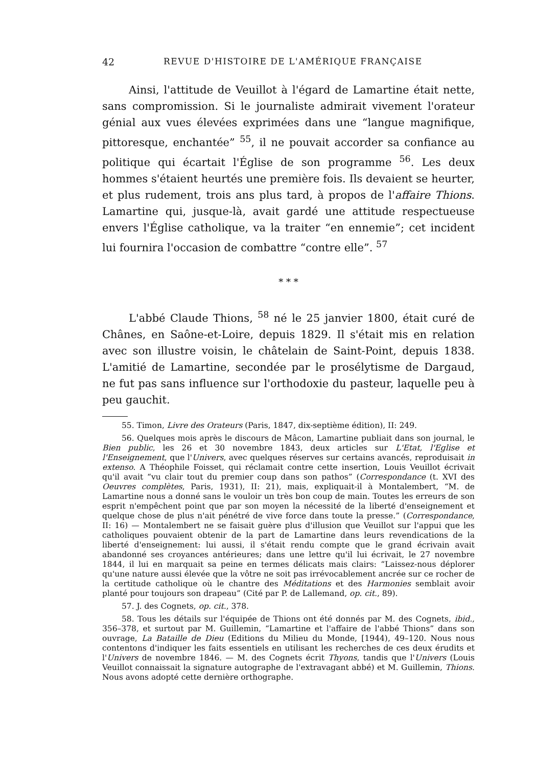42 REVUE D'HISTOIRE DE L'AMÉRIQUE FRANÇAISE
Ainsi, l'attitude de Veuillot à l'égard de Lamartine était nette, sans compromission. Si le journaliste admirait vivement l'orateur génial aux vues élevées exprimées dans une “langue magnifique, pittoresque, enchantée” <sup>55</sup>, il ne pouvait accorder sa confiance au politique qui écartait l'Église de son programme <sup>56</sup>. Les deux hommes s'étaient heurtés une première fois. Ils devaient se heurter, et plus rudement, trois ans plus tard, à propos de l'affaire Thions. Lamartine qui, jusque-là, avait gardé une attitude respectueuse envers l'Église catholique, va la traiter “en ennemie”; cet incident lui fournira l'occasion de combattre “contre elle”. <sup>57</sup>
* * *
L'abbé Claude Thions, <sup>58</sup> né le 25 janvier 1800, était curé de Chânes, en Saône-et-Loire, depuis 1829. Il s'était mis en relation avec son illustre voisin, le châtelain de Saint-Point, depuis 1838. L'amitié de Lamartine, secondée par le prosélytisme de Dargaud, ne fut pas sans influence sur l'orthodoxie du pasteur, laquelle peu à peu gauchit.
55. Timon, Livre des Orateurs (Paris, 1847, dix-septième édition), II: 249.
56. Quelques mois après le discours de Mâcon, Lamartine publiait dans son journal, le Bien public, les 26 et 30 novembre 1843, deux articles sur L'Etat, l'Eglise et l'Enseignement, que l'Univers, avec quelques réserves sur certains avancés, reproduisait in extenso. A Théophile Foisset, qui réclamait contre cette insertion, Louis Veuillot écrivait qu'il avait “vu clair tout du premier coup dans son pathos” (Correspondance (t. XVI des Oeuvres complètes, Paris, 1931), II: 21), mais, expliquait-il à Montalembert, “M. de Lamartine nous a donné sans le vouloir un très bon coup de main. Toutes les erreurs de son esprit n'empêchent point que par son moyen la nécessité de la liberté d'enseignement et quelque chose de plus n'ait pénétré de vive force dans toute la presse.” (Correspondance, II: 16) — Montalembert ne se faisait guère plus d'illusion que Veuillot sur l'appui que les catholiques pouvaient obtenir de la part de Lamartine dans leurs revendications de la liberté d'enseignement: lui aussi, il s'était rendu compte que le grand écrivain avait abandonné ses croyances antérieures; dans une lettre qu'il lui écrivait, le 27 novembre 1844, il lui en marquait sa peine en termes délicats mais clairs: “Laissez-nous déplorer qu'une nature aussi élevée que la vôtre ne soit pas irrévocablement ancrée sur ce rocher de la certitude catholique où le chantre des Méditations et des Harmonies semblait avoir planté pour toujours son drapeau” (Cité par P. de Lallemand, op. cit., 89).
57. J. des Cognets, op. cit., 378.
58. Tous les détails sur l'équipée de Thions ont été donnés par M. des Cognets, ibid., 356–378, et surtout par M. Guillemin, “Lamartine et l'affaire de l'abbé Thions” dans son ouvrage, La Bataille de Dieu (Editions du Milieu du Monde, [1944), 49–120. Nous nous contentons d'indiquer les faits essentiels en utilisant les recherches de ces deux érudits et l'Univers de novembre 1846. — M. des Cognets écrit Thyons, tandis que l'Univers (Louis Veuillot connaissait la signature autographe de l'extravagant abbé) et M. Guillemin, Thions. Nous avons adopté cette dernière orthographe.